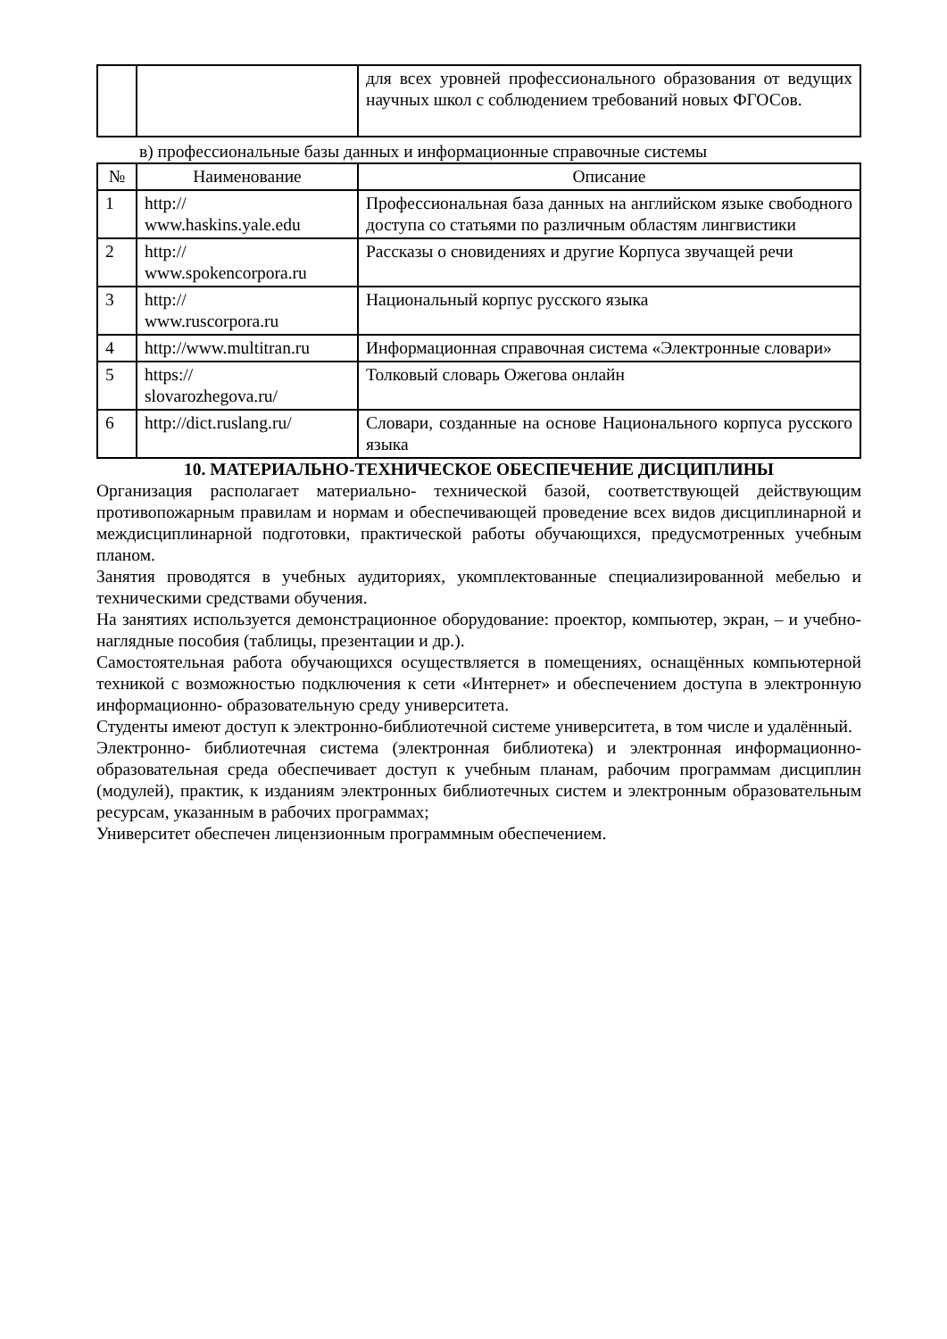| | | для всех уровней профессионального образования от ведущих научных школ с соблюдением требований новых ФГОСов. |
в) профессиональные базы данных и информационные справочные системы
| № | Наименование | Описание |
| --- | --- | --- |
| 1 | http:// www.haskins.yale.edu | Профессиональная база данных на английском языке свободного доступа со статьями по различным областям лингвистики |
| 2 | http:// www.spokencorpora.ru | Рассказы о сновидениях и другие Корпуса звучащей речи |
| 3 | http:// www.ruscorpora.ru | Национальный корпус русского языка |
| 4 | http://www.multitran.ru | Информационная справочная система «Электронные словари» |
| 5 | https:// slovarozhegova.ru/ | Толковый словарь Ожегова онлайн |
| 6 | http://dict.ruslang.ru/ | Словари, созданные на основе Национального корпуса русского языка |
10. МАТЕРИАЛЬНО-ТЕХНИЧЕСКОЕ ОБЕСПЕЧЕНИЕ ДИСЦИПЛИНЫ
Организация располагает материально- технической базой, соответствующей действующим противопожарным правилам и нормам и обеспечивающей проведение всех видов дисциплинарной и междисциплинарной подготовки, практической работы обучающихся, предусмотренных учебным планом.
Занятия проводятся в учебных аудиториях, укомплектованные специализированной мебелью и техническими средствами обучения.
На занятиях используется демонстрационное оборудование: проектор, компьютер, экран, – и учебно-наглядные пособия (таблицы, презентации и др.).
Самостоятельная работа обучающихся осуществляется в помещениях, оснащённых компьютерной техникой с возможностью подключения к сети «Интернет» и обеспечением доступа в электронную информационно- образовательную среду университета.
Студенты имеют доступ к электронно-библиотечной системе университета, в том числе и удалённый.
Электронно- библиотечная система (электронная библиотека) и электронная информационно- образовательная среда обеспечивает доступ к учебным планам, рабочим программам дисциплин (модулей), практик, к изданиям электронных библиотечных систем и электронным образовательным ресурсам, указанным в рабочих программах;
Университет обеспечен лицензионным программным обеспечением.